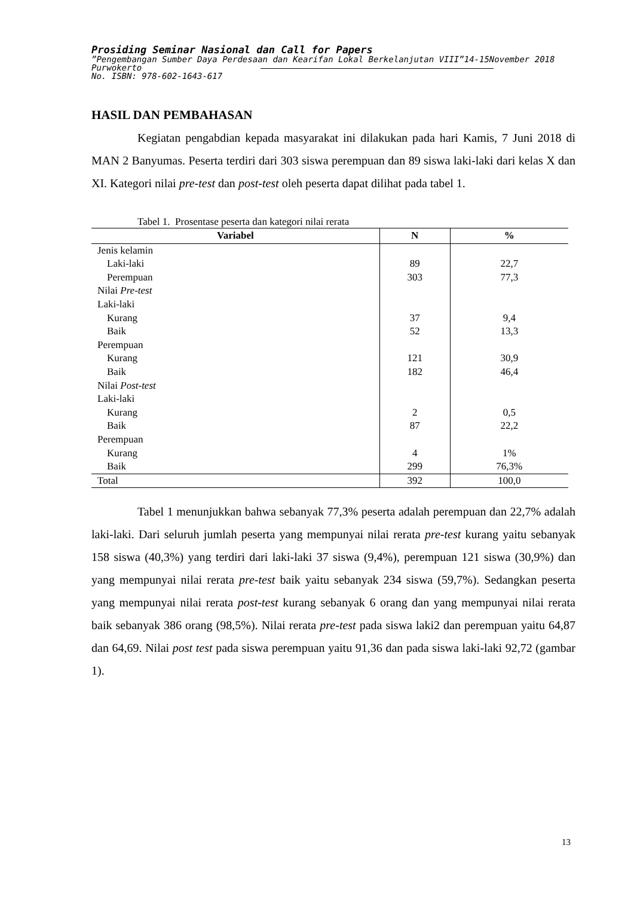Prosiding Seminar Nasional dan Call for Papers
”Pengembangan Sumber Daya Perdesaan dan Kearifan Lokal Berkelanjutan VIII”14-15November 2018
Purwokerto
No. ISBN: 978-602-1643-617
HASIL DAN PEMBAHASAN
Kegiatan pengabdian kepada masyarakat ini dilakukan pada hari Kamis, 7 Juni 2018 di MAN 2 Banyumas. Peserta terdiri dari 303 siswa perempuan dan 89 siswa laki-laki dari kelas X dan XI. Kategori nilai pre-test dan post-test oleh peserta dapat dilihat pada tabel 1.
Tabel 1. Prosentase peserta dan kategori nilai rerata
| Variabel | N | % |
| --- | --- | --- |
| Jenis kelamin | | |
| Laki-laki | 89 | 22,7 |
| Perempuan | 303 | 77,3 |
| Nilai Pre-test | | |
| Laki-laki | | |
| Kurang | 37 | 9,4 |
| Baik | 52 | 13,3 |
| Perempuan | | |
| Kurang | 121 | 30,9 |
| Baik | 182 | 46,4 |
| Nilai Post-test | | |
| Laki-laki | | |
| Kurang | 2 | 0,5 |
| Baik | 87 | 22,2 |
| Perempuan | | |
| Kurang | 4 | 1% |
| Baik | 299 | 76,3% |
| Total | 392 | 100,0 |
Tabel 1 menunjukkan bahwa sebanyak 77,3% peserta adalah perempuan dan 22,7% adalah laki-laki. Dari seluruh jumlah peserta yang mempunyai nilai rerata pre-test kurang yaitu sebanyak 158 siswa (40,3%) yang terdiri dari laki-laki 37 siswa (9,4%), perempuan 121 siswa (30,9%) dan yang mempunyai nilai rerata pre-test baik yaitu sebanyak 234 siswa (59,7%). Sedangkan peserta yang mempunyai nilai rerata post-test kurang sebanyak 6 orang dan yang mempunyai nilai rerata baik sebanyak 386 orang (98,5%). Nilai rerata pre-test pada siswa laki2 dan perempuan yaitu 64,87 dan 64,69. Nilai post test pada siswa perempuan yaitu 91,36 dan pada siswa laki-laki 92,72 (gambar 1).
13